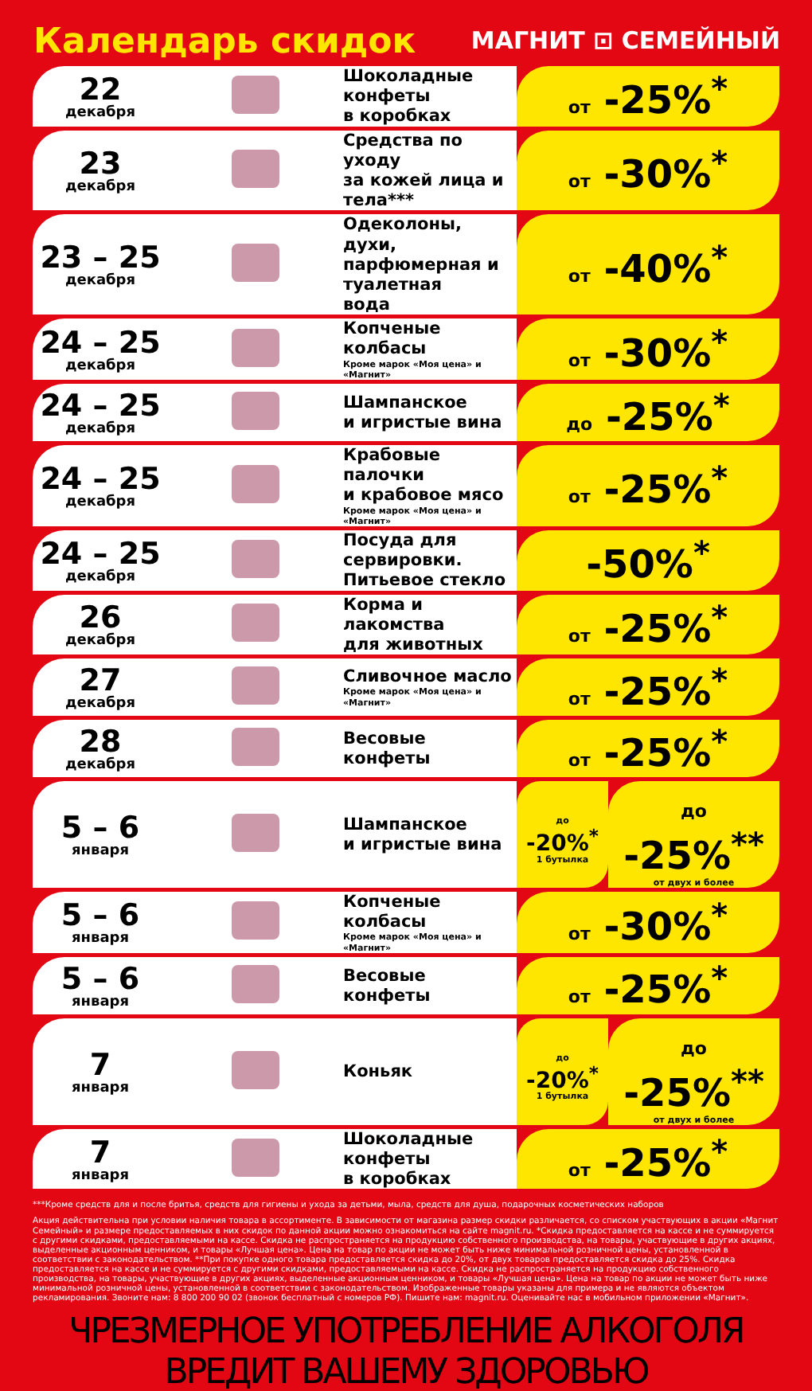Календарь скидок
МАГНИТ ⊡ СЕМЕЙНЫЙ
| 22 декабря | | Шоколадные конфеты в коробках | от -25%<sup>*</sup> | |
| 23 декабря | | Средства по уходу за кожей лица и тела*** | от -30%<sup>*</sup> | |
| 23 – 25 декабря | | Одеколоны, духи, парфюмерная и туалетная вода | от -40%<sup>*</sup> | |
| 24 – 25 декабря | | Копченые колбасы Кроме марок «Моя цена» и «Магнит» | от -30%<sup>*</sup> | |
| 24 – 25 декабря | | Шампанское и игристые вина | до -25%<sup>*</sup> | |
| 24 – 25 декабря | | Крабовые палочки и крабовое мясо Кроме марок «Моя цена» и «Магнит» | от -25%<sup>*</sup> | |
| 24 – 25 декабря | | Посуда для сервировки. Питьевое стекло | -50%<sup>*</sup> | |
| 26 декабря | | Корма и лакомства для животных | от -25%<sup>*</sup> | |
| 27 декабря | | Сливочное масло Кроме марок «Моя цена» и «Магнит» | от -25%<sup>*</sup> | |
| 28 декабря | | Весовые конфеты | от -25%<sup>*</sup> | |
| 5 – 6 января | | Шампанское и игристые вина | до -20%<sup>*</sup> 1 бутылка | до -25%<sup>**</sup> от двух и более |
| 5 – 6 января | | Копченые колбасы Кроме марок «Моя цена» и «Магнит» | от -30%<sup>*</sup> | |
| 5 – 6 января | | Весовые конфеты | от -25%<sup>*</sup> | |
| 7 января | | Коньяк | до -20%<sup>*</sup> 1 бутылка | до -25%<sup>**</sup> от двух и более |
| 7 января | | Шоколадные конфеты в коробках | от -25%<sup>*</sup> | |
***Кроме средств для и после бритья, средств для гигиены и ухода за детьми, мыла, средств для душа, подарочных косметических наборов
Акция действительна при условии наличия товара в ассортименте. В зависимости от магазина размер скидки различается, со списком участвующих в акции «Магнит Семейный» и размере предоставляемых в них скидок по данной акции можно ознакомиться на сайте magnit.ru. *Скидка предоставляется на кассе и не суммируется с другими скидками, предоставляемыми на кассе. Скидка не распространяется на продукцию собственного производства, на товары, участвующие в других акциях, выделенные акционным ценником, и товары «Лучшая цена». Цена на товар по акции не может быть ниже минимальной розничной цены, установленной в соответствии с законодательством. **При покупке одного товара предоставляется скидка до 20%, от двух товаров предоставляется скидка до 25%. Скидка предоставляется на кассе и не суммируется с другими скидками, предоставляемыми на кассе. Скидка не распространяется на продукцию собственного производства, на товары, участвующие в других акциях, выделенные акционным ценником, и товары «Лучшая цена». Цена на товар по акции не может быть ниже минимальной розничной цены, установленной в соответствии с законодательством. Изображенные товары указаны для примера и не являются объектом рекламирования. Звоните нам: 8 800 200 90 02 (звонок бесплатный с номеров РФ). Пишите нам: magnit.ru. Оценивайте нас в мобильном приложении «Магнит».
ЧРЕЗМЕРНОЕ УПОТРЕБЛЕНИЕ АЛКОГОЛЯ ВРЕДИТ ВАШЕМУ ЗДОРОВЬЮ